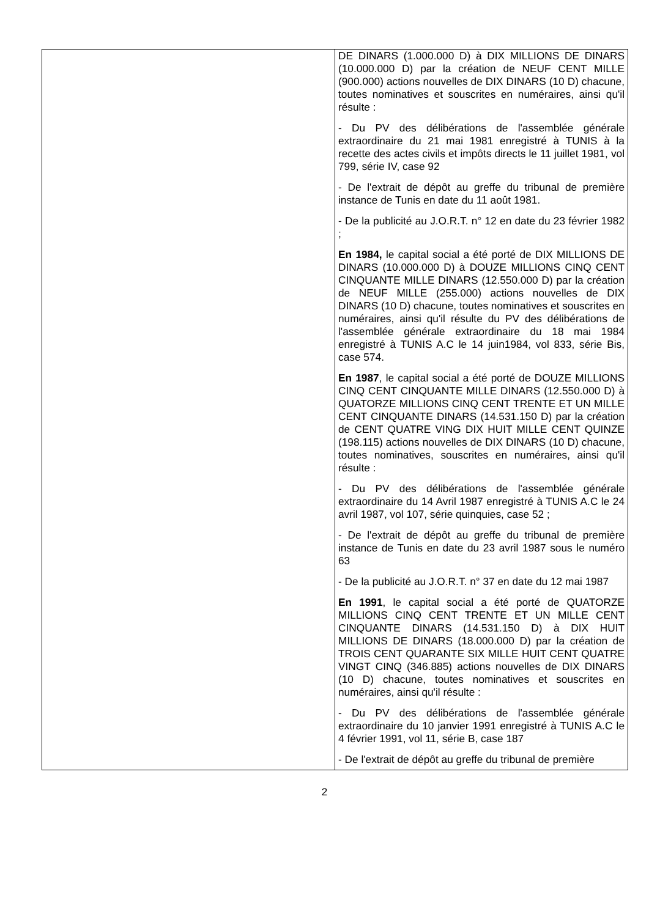| | DE DINARS (1.000.000 D) à DIX MILLIONS DE DINARS (10.000.000 D) par la création de NEUF CENT MILLE (900.000) actions nouvelles de DIX DINARS (10 D) chacune, toutes nominatives et souscrites en numéraires, ainsi qu'il résulte : - Du PV des délibérations de l'assemblée générale extraordinaire du 21 mai 1981 enregistré à TUNIS à la recette des actes civils et impôts directs le 11 juillet 1981, vol 799, série IV, case 92 - De l'extrait de dépôt au greffe du tribunal de première instance de Tunis en date du 11 août 1981. - De la publicité au J.O.R.T. n° 12 en date du 23 février 1982 ; En 1984, le capital social a été porté de DIX MILLIONS DE DINARS (10.000.000 D) à DOUZE MILLIONS CINQ CENT CINQUANTE MILLE DINARS (12.550.000 D) par la création de NEUF MILLE (255.000) actions nouvelles de DIX DINARS (10 D) chacune, toutes nominatives et souscrites en numéraires, ainsi qu'il résulte du PV des délibérations de l'assemblée générale extraordinaire du 18 mai 1984 enregistré à TUNIS A.C le 14 juin1984, vol 833, série Bis, case 574. En 1987 , le capital social a été porté de DOUZE MILLIONS CINQ CENT CINQUANTE MILLE DINARS (12.550.000 D) à QUATORZE MILLIONS CINQ CENT TRENTE ET UN MILLE CENT CINQUANTE DINARS (14.531.150 D) par la création de CENT QUATRE VING DIX HUIT MILLE CENT QUINZE (198.115) actions nouvelles de DIX DINARS (10 D) chacune, toutes nominatives, souscrites en numéraires, ainsi qu'il résulte : - Du PV des délibérations de l'assemblée générale extraordinaire du 14 Avril 1987 enregistré à TUNIS A.C le 24 avril 1987, vol 107, série quinquies, case 52 ; - De l'extrait de dépôt au greffe du tribunal de première instance de Tunis en date du 23 avril 1987 sous le numéro 63 - De la publicité au J.O.R.T. n° 37 en date du 12 mai 1987 En 1991 , le capital social a été porté de QUATORZE MILLIONS CINQ CENT TRENTE ET UN MILLE CENT CINQUANTE DINARS (14.531.150 D) à DIX HUIT MILLIONS DE DINARS (18.000.000 D) par la création de TROIS CENT QUARANTE SIX MILLE HUIT CENT QUATRE VINGT CINQ (346.885) actions nouvelles de DIX DINARS (10 D) chacune, toutes nominatives et souscrites en numéraires, ainsi qu'il résulte : - Du PV des délibérations de l'assemblée générale extraordinaire du 10 janvier 1991 enregistré à TUNIS A.C le 4 février 1991, vol 11, série B, case 187 - De l'extrait de dépôt au greffe du tribunal de première |
2